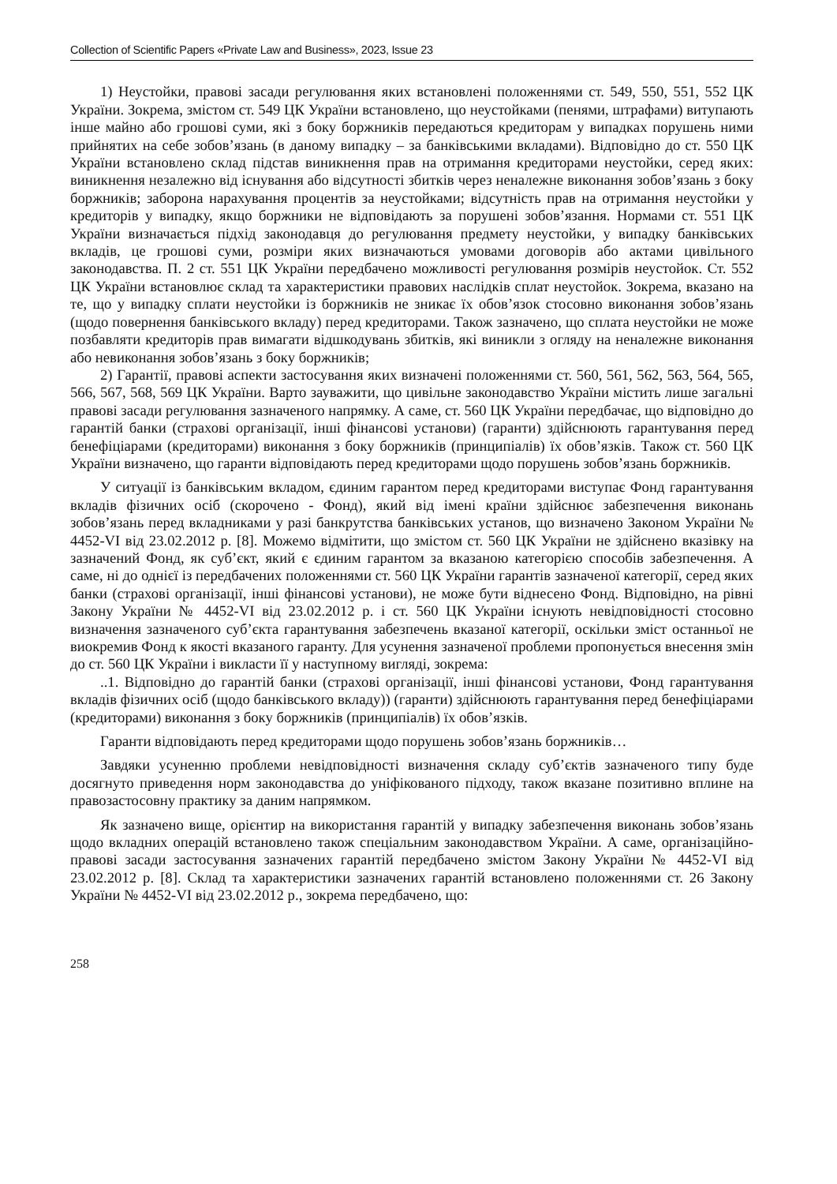Collection of Scientific Papers «Private Law and Business», 2023, Issue 23
1) Неустойки, правові засади регулювання яких встановлені положеннями ст. 549, 550, 551, 552 ЦК України. Зокрема, змістом ст. 549 ЦК України встановлено, що неустойками (пенями, штрафами) витупають інше майно або грошові суми, які з боку боржників передаються кредиторам у випадках порушень ними прийнятих на себе зобов’язань (в даному випадку – за банківськими вкладами). Відповідно до ст. 550 ЦК України встановлено склад підстав виникнення прав на отримання кредиторами неустойки, серед яких: виникнення незалежно від існування або відсутності збитків через неналежне виконання зобов’язань з боку боржників; заборона нарахування процентів за неустойками; відсутність прав на отримання неустойки у кредиторів у випадку, якщо боржники не відповідають за порушені зобов’язання. Нормами ст. 551 ЦК України визначається підхід законодавця до регулювання предмету неустойки, у випадку банківських вкладів, це грошові суми, розміри яких визначаються умовами договорів або актами цивільного законодавства. П. 2 ст. 551 ЦК України передбачено можливості регулювання розмірів неустойок. Ст. 552 ЦК України встановлює склад та характеристики правових наслідків сплат неустойок. Зокрема, вказано на те, що у випадку сплати неустойки із боржників не зникає їх обов’язок стосовно виконання зобов’язань (щодо повернення банківського вкладу) перед кредиторами. Також зазначено, що сплата неустойки не може позбавляти кредиторів прав вимагати відшкодувань збитків, які виникли з огляду на неналежне виконання або невиконання зобов’язань з боку боржників;
2) Гарантії, правові аспекти застосування яких визначені положеннями ст. 560, 561, 562, 563, 564, 565, 566, 567, 568, 569 ЦК України. Варто зауважити, що цивільне законодавство України містить лише загальні правові засади регулювання зазначеного напрямку. А саме, ст. 560 ЦК України передбачає, що відповідно до гарантій банки (страхові організації, інші фінансові установи) (гаранти) здійснюють гарантування перед бенефіціарами (кредиторами) виконання з боку боржників (принципіалів) їх обов’язків. Також ст. 560 ЦК України визначено, що гаранти відповідають перед кредиторами щодо порушень зобов’язань боржників.
У ситуації із банківським вкладом, єдиним гарантом перед кредиторами виступає Фонд гарантування вкладів фізичних осіб (скорочено - Фонд), який від імені країни здійснює забезпечення виконань зобов’язань перед вкладниками у разі банкрутства банківських установ, що визначено Законом України № 4452-VI від 23.02.2012 р. [8]. Можемо відмітити, що змістом ст. 560 ЦК України не здійснено вказівку на зазначений Фонд, як суб’єкт, який є єдиним гарантом за вказаною категорією способів забезпечення. А саме, ні до однієї із передбачених положеннями ст. 560 ЦК України гарантів зазначеної категорії, серед яких банки (страхові організації, інші фінансові установи), не може бути віднесено Фонд. Відповідно, на рівні Закону України № 4452-VI від 23.02.2012 р. і ст. 560 ЦК України існують невідповідності стосовно визначення зазначеного суб’єкта гарантування забезпечень вказаної категорії, оскільки зміст останньої не виокремив Фонд к якості вказаного гаранту. Для усунення зазначеної проблеми пропонується внесення змін до ст. 560 ЦК України і викласти її у наступному вигляді, зокрема:
..1. Відповідно до гарантій банки (страхові організації, інші фінансові установи, Фонд гарантування вкладів фізичних осіб (щодо банківського вкладу)) (гаранти) здійснюють гарантування перед бенефіціарами (кредиторами) виконання з боку боржників (принципіалів) їх обов’язків.
Гаранти відповідають перед кредиторами щодо порушень зобов’язань боржників…
Завдяки усуненню проблеми невідповідності визначення складу суб’єктів зазначеного типу буде досягнуто приведення норм законодавства до уніфікованого підходу, також вказане позитивно вплине на правозастосовну практику за даним напрямком.
Як зазначено вище, орієнтир на використання гарантій у випадку забезпечення виконань зобов’язань щодо вкладних операцій встановлено також спеціальним законодавством України. А саме, організаційно-правові засади застосування зазначених гарантій передбачено змістом Закону України № 4452-VI від 23.02.2012 р. [8]. Склад та характеристики зазначених гарантій встановлено положеннями ст. 26 Закону України № 4452-VI від 23.02.2012 р., зокрема передбачено, що:
258